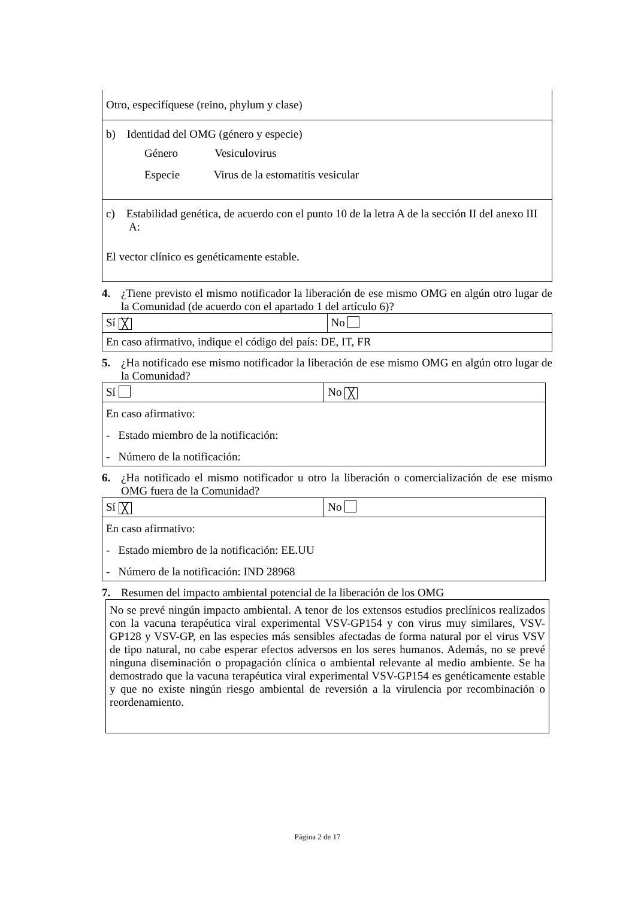Otro, especifíquese (reino, phylum y clase)
b) Identidad del OMG (género y especie)
Género Vesiculovirus
Especie Virus de la estomatitis vesicular
c) Estabilidad genética, de acuerdo con el punto 10 de la letra A de la sección II del anexo III A:
El vector clínico es genéticamente estable.
4. ¿Tiene previsto el mismo notificador la liberación de ese mismo OMG en algún otro lugar de la Comunidad (de acuerdo con el apartado 1 del artículo 6)?
| Sí ╳ | No |
| En caso afirmativo, indique el código del país: DE, IT, FR | |
5. ¿Ha notificado ese mismo notificador la liberación de ese mismo OMG en algún otro lugar de la Comunidad?
| Sí | No ╳ |
| En caso afirmativo: - Estado miembro de la notificación: - Número de la notificación: | |
6. ¿Ha notificado el mismo notificador u otro la liberación o comercialización de ese mismo OMG fuera de la Comunidad?
| Sí ╳ | No |
| En caso afirmativo: - Estado miembro de la notificación: EE.UU - Número de la notificación: IND 28968 | |
7. Resumen del impacto ambiental potencial de la liberación de los OMG
No se prevé ningún impacto ambiental. A tenor de los extensos estudios preclínicos realizados con la vacuna terapéutica viral experimental VSV-GP154 y con virus muy similares, VSV-GP128 y VSV-GP, en las especies más sensibles afectadas de forma natural por el virus VSV de tipo natural, no cabe esperar efectos adversos en los seres humanos. Además, no se prevé ninguna diseminación o propagación clínica o ambiental relevante al medio ambiente. Se ha demostrado que la vacuna terapéutica viral experimental VSV-GP154 es genéticamente estable y que no existe ningún riesgo ambiental de reversión a la virulencia por recombinación o reordenamiento.
Página 2 de 17